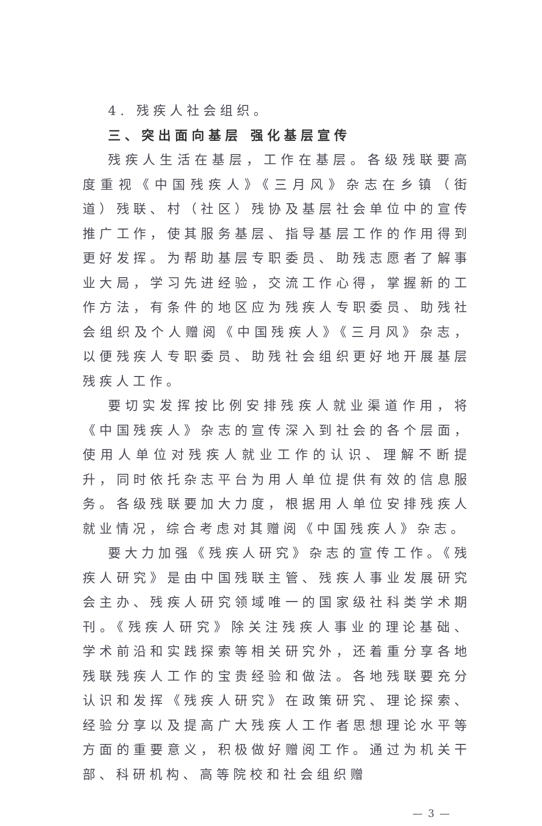4. 残疾人社会组织。
三、突出面向基层 强化基层宣传
残疾人生活在基层，工作在基层。各级残联要高度重视《中国残疾人》《三月风》杂志在乡镇（街道）残联、村（社区）残协及基层社会单位中的宣传推广工作，使其服务基层、指导基层工作的作用得到更好发挥。为帮助基层专职委员、助残志愿者了解事业大局，学习先进经验，交流工作心得，掌握新的工作方法，有条件的地区应为残疾人专职委员、助残社会组织及个人赠阅《中国残疾人》《三月风》杂志，以便残疾人专职委员、助残社会组织更好地开展基层残疾人工作。
要切实发挥按比例安排残疾人就业渠道作用，将《中国残疾人》杂志的宣传深入到社会的各个层面，使用人单位对残疾人就业工作的认识、理解不断提升，同时依托杂志平台为用人单位提供有效的信息服务。各级残联要加大力度，根据用人单位安排残疾人就业情况，综合考虑对其赠阅《中国残疾人》杂志。
要大力加强《残疾人研究》杂志的宣传工作。《残疾人研究》是由中国残联主管、残疾人事业发展研究会主办、残疾人研究领域唯一的国家级社科类学术期刊。《残疾人研究》除关注残疾人事业的理论基础、学术前沿和实践探索等相关研究外，还着重分享各地残联残疾人工作的宝贵经验和做法。各地残联要充分认识和发挥《残疾人研究》在政策研究、理论探索、经验分享以及提高广大残疾人工作者思想理论水平等方面的重要意义，积极做好赠阅工作。通过为机关干部、科研机构、高等院校和社会组织赠
— 3 —